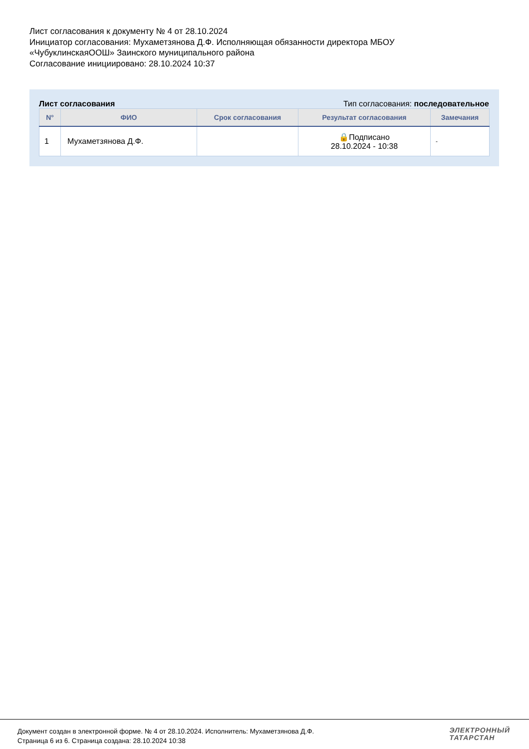Лист согласования к документу № 4 от 28.10.2024
Инициатор согласования: Мухаметзянова Д.Ф. Исполняющая обязанности директора МБОУ
«ЧубуклинскаяООШ» Заинского муниципального района
Согласование инициировано: 28.10.2024 10:37
Лист согласования Тип согласования: последовательное
| N° | ФИО | Срок согласования | Результат согласования | Замечания |
| --- | --- | --- | --- | --- |
| 1 | Мухаметзянова Д.Ф. | | 🔒Подписано 28.10.2024 - 10:38 | - |
Документ создан в электронной форме. № 4 от 28.10.2024. Исполнитель: Мухаметзянова Д.Ф.
Страница 6 из 6. Страница создана: 28.10.2024 10:38
ЭЛЕКТРОННЫЙ
ТАТАРСТАН